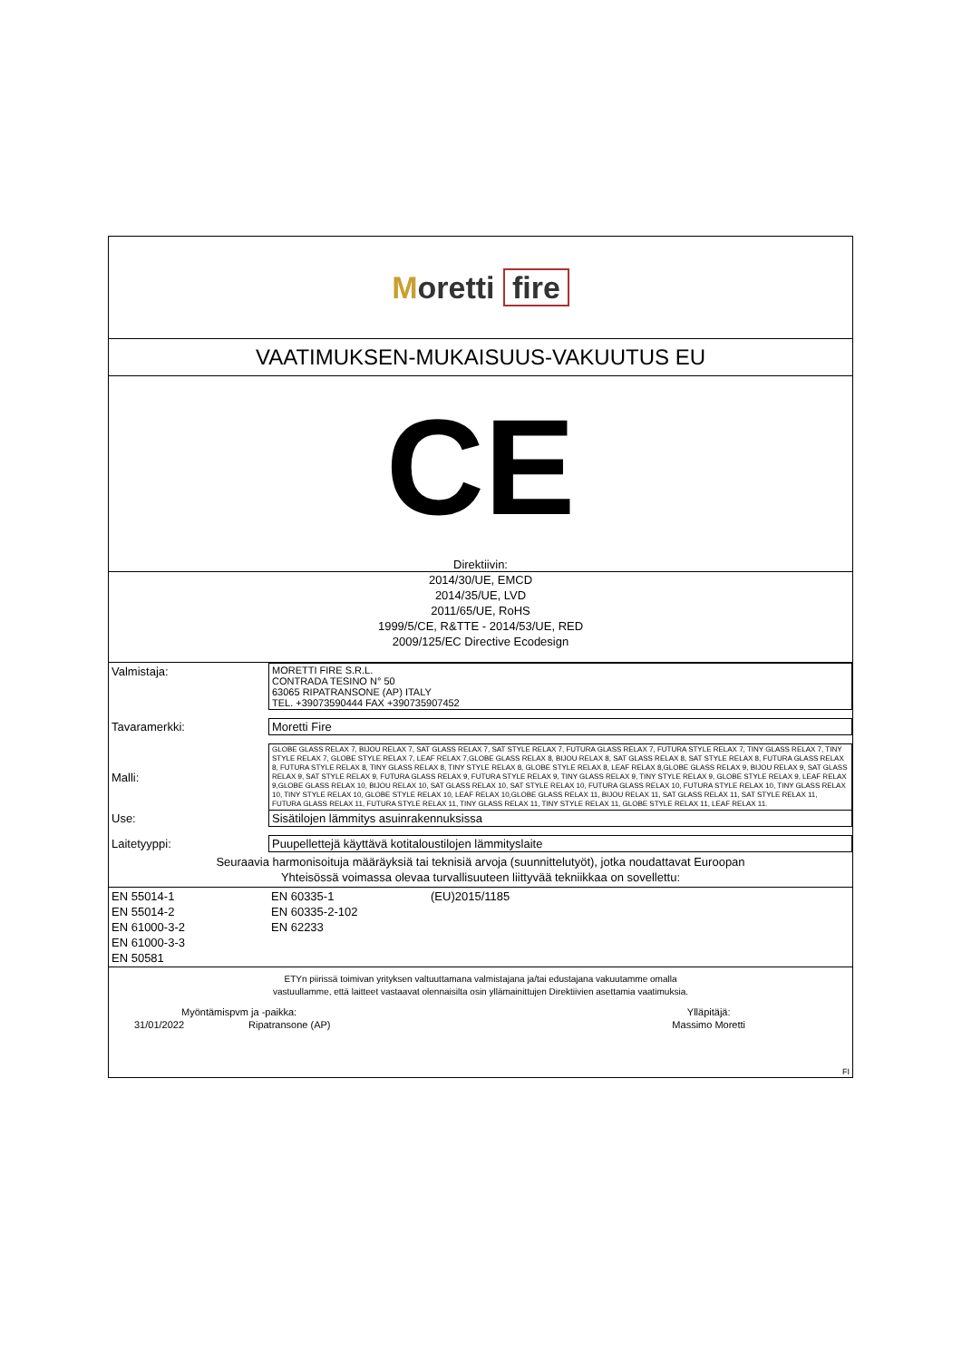Moretti fire
VAATIMUKSEN-MUKAISUUS-VAKUUTUS EU
CE
Direktiivin:
2014/30/UE, EMCD
2014/35/UE, LVD
2011/65/UE, RoHS
1999/5/CE, R&TTE - 2014/53/UE, RED
2009/125/EC Directive Ecodesign
| Valmistaja: | MORETTI FIRE S.R.L. CONTRADA TESINO N° 50 63065 RIPATRANSONE (AP) ITALY TEL. +39073590444 FAX +390735907452 |
| Tavaramerkki: | Moretti Fire |
| Malli: | GLOBE GLASS RELAX 7, BIJOU RELAX 7, SAT GLASS RELAX 7, SAT STYLE RELAX 7, FUTURA GLASS RELAX 7, FUTURA STYLE RELAX 7, TINY GLASS RELAX 7, TINY STYLE RELAX 7, GLOBE STYLE RELAX 7, LEAF RELAX 7,GLOBE GLASS RELAX 8, BIJOU RELAX 8, SAT GLASS RELAX 8, SAT STYLE RELAX 8, FUTURA GLASS RELAX 8, FUTURA STYLE RELAX 8, TINY GLASS RELAX 8, TINY STYLE RELAX 8, GLOBE STYLE RELAX 8, LEAF RELAX 8,GLOBE GLASS RELAX 9, BIJOU RELAX 9, SAT GLASS RELAX 9, SAT STYLE RELAX 9, FUTURA GLASS RELAX 9, FUTURA STYLE RELAX 9, TINY GLASS RELAX 9, TINY STYLE RELAX 9, GLOBE STYLE RELAX 9, LEAF RELAX 9,GLOBE GLASS RELAX 10, BIJOU RELAX 10, SAT GLASS RELAX 10, SAT STYLE RELAX 10, FUTURA GLASS RELAX 10, FUTURA STYLE RELAX 10, TINY GLASS RELAX 10, TINY STYLE RELAX 10, GLOBE STYLE RELAX 10, LEAF RELAX 10,GLOBE GLASS RELAX 11, BIJOU RELAX 11, SAT GLASS RELAX 11, SAT STYLE RELAX 11, FUTURA GLASS RELAX 11, FUTURA STYLE RELAX 11, TINY GLASS RELAX 11, TINY STYLE RELAX 11, GLOBE STYLE RELAX 11, LEAF RELAX 11. |
| Use: | Sisätilojen lämmitys asuinrakennuksissa |
| Laitetyyppi: | Puupellettejä käyttävä kotitaloustilojen lämmityslaite |
Seuraavia harmonisoituja määräyksiä tai teknisiä arvoja (suunnittelutyöt), jotka noudattavat Euroopan
Yhteisössä voimassa olevaa turvallisuuteen liittyvää tekniikkaa on sovellettu:
| EN 55014-1 EN 55014-2 EN 61000-3-2 EN 61000-3-3 EN 50581 | EN 60335-1 EN 60335-2-102 EN 62233 | (EU)2015/1185 |
ETYn piirissä toimivan yrityksen valtuuttamana valmistajana ja/tai edustajana vakuutamme omalla
vastuullamme, että laitteet vastaavat olennaisilta osin yllämainittujen Direktiivien asettamia vaatimuksia.
| Myöntämispvm ja -paikka: | | Ylläpitäjä: |
| 31/01/2022 | Ripatransone (AP) | Massimo Moretti |
| FI | | |